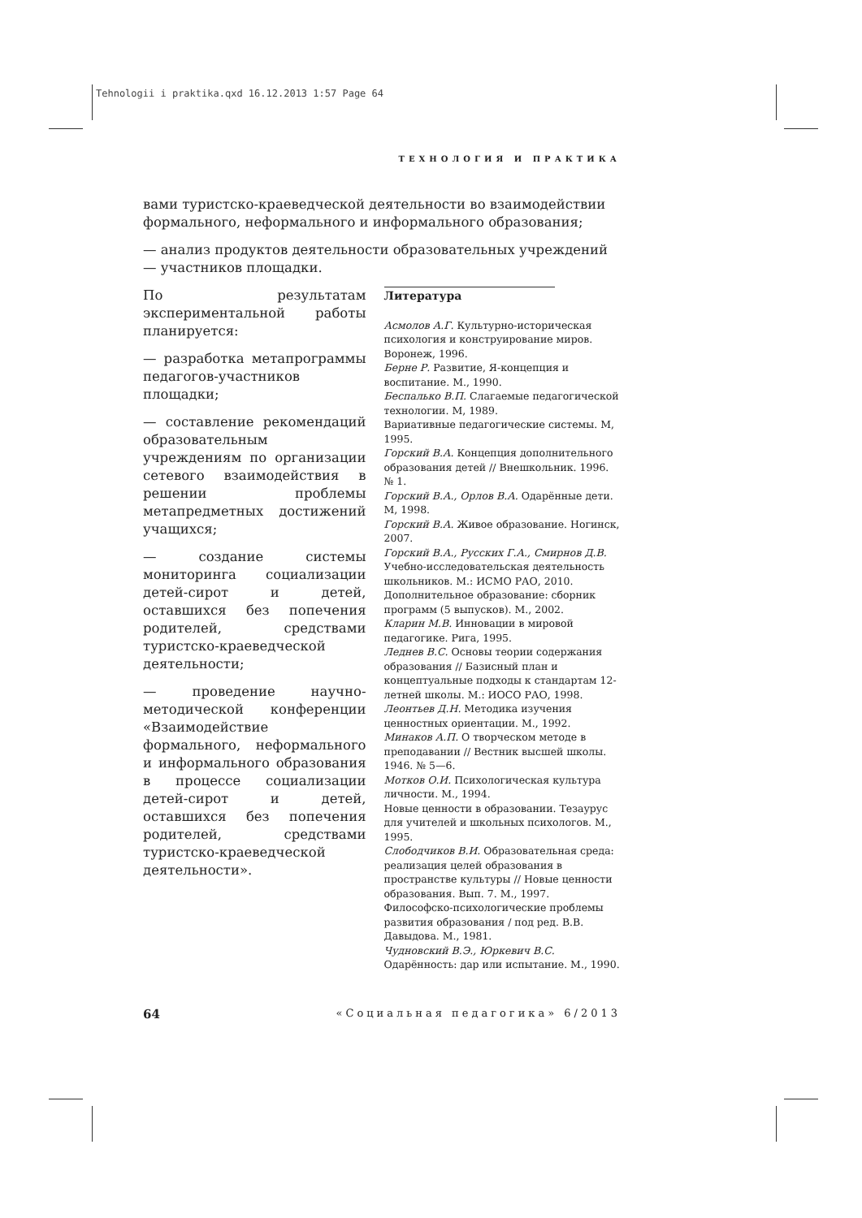Tehnologii i praktika.qxd 16.12.2013 1:57 Page 64
ТЕХНОЛОГИЯ И ПРАКТИКА
вами туристско-краеведческой деятельности во взаимодействии формального, неформального и информального образования;
— анализ продуктов деятельности образовательных учреждений — участников площадки.
По результатам экспериментальной работы планируется:
— разработка метапрограммы педагогов-участников площадки;
— составление рекомендаций образовательным учреждениям по организации сетевого взаимодействия в решении проблемы метапредметных достижений учащихся;
— создание системы мониторинга социализации детей-сирот и детей, оставшихся без попечения родителей, средствами туристско-краеведческой деятельности;
— проведение научно-методической конференции «Взаимодействие формального, неформального и информального образования в процессе социализации детей-сирот и детей, оставшихся без попечения родителей, средствами туристско-краеведческой деятельности».
Литература
Асмолов А.Г. Культурно-историческая психология и конструирование миров. Воронеж, 1996.
Берне Р. Развитие, Я-концепция и воспитание. М., 1990.
Беспалько В.П. Слагаемые педагогической технологии. М, 1989.
Вариативные педагогические системы. М, 1995.
Горский В.А. Концепция дополнительного образования детей // Внешкольник. 1996. № 1.
Горский В.А., Орлов В.А. Одарённые дети. М, 1998.
Горский В.А. Живое образование. Ногинск, 2007.
Горский В.А., Русских Г.А., Смирнов Д.В. Учебно-исследовательская деятельность школьников. М.: ИСМО РАО, 2010.
Дополнительное образование: сборник программ (5 выпусков). М., 2002.
Кларин М.В. Инновации в мировой педагогике. Рига, 1995.
Леднев В.С. Основы теории содержания образования // Базисный план и концептуальные подходы к стандартам 12-летней школы. М.: ИОСО РАО, 1998.
Леонтьев Д.Н. Методика изучения ценностных ориентации. М., 1992.
Минаков А.П. О творческом методе в преподавании // Вестник высшей школы. 1946. № 5—6.
Мотков О.И. Психологическая культура личности. М., 1994.
Новые ценности в образовании. Тезаурус для учителей и школьных психологов. М., 1995.
Слободчиков В.И. Образовательная среда: реализация целей образования в пространстве культуры // Новые ценности образования. Вып. 7. М., 1997.
Философско-психологические проблемы развития образования / под ред. В.В. Давыдова. М., 1981.
Чудновский В.Э., Юркевич В.С. Одарённость: дар или испытание. М., 1990.
64 «Социальная педагогика» 6/2013